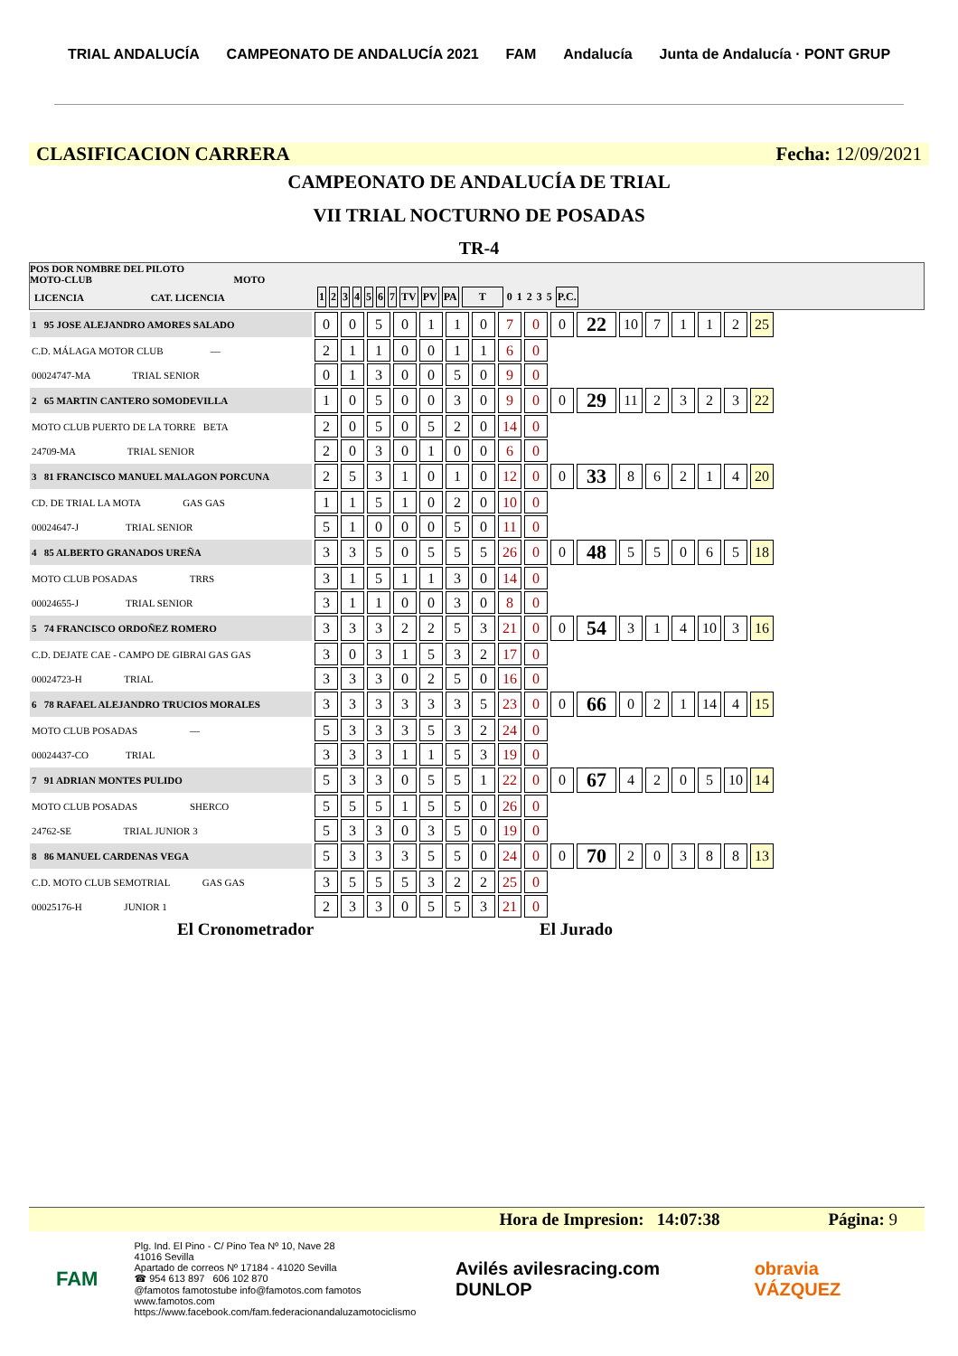TRIAL ANDALUCÍA CAMPEONATO DE ANDALUCÍA 2021 FAM Andalucía Junta de Andalucía · PONT GRUP
CLASIFICACION CARRERA Fecha: 12/09/2021
CAMPEONATO DE ANDALUCÍA DE TRIAL
VII TRIAL NOCTURNO DE POSADAS
TR-4
POS DOR NOMBRE DEL PILOTO
MOTO-CLUB MOTO
| LICENCIA CAT. LICENCIA | 1 | 2 | 3 | 4 | 5 | 6 | 7 | TV | PV | PA | T | 0 | 1 | 2 | 3 | 5 | P.C. |
| 1 95 JOSE ALEJANDRO AMORES SALADO | 0 | 0 | 5 | 0 | 1 | 1 | 0 | 7 | 0 | 0 | 22 | 10 | 7 | 1 | 1 | 2 | 25 |
| C.D. MÁLAGA MOTOR CLUB — | 2 | 1 | 1 | 0 | 0 | 1 | 1 | 6 | 0 | | | | | | | | |
| 00024747-MA TRIAL SENIOR | 0 | 1 | 3 | 0 | 0 | 5 | 0 | 9 | 0 | | | | | | | | |
| 2 65 MARTIN CANTERO SOMODEVILLA | 1 | 0 | 5 | 0 | 0 | 3 | 0 | 9 | 0 | 0 | 29 | 11 | 2 | 3 | 2 | 3 | 22 |
| MOTO CLUB PUERTO DE LA TORRE BETA | 2 | 0 | 5 | 0 | 5 | 2 | 0 | 14 | 0 | | | | | | | | |
| 24709-MA TRIAL SENIOR | 2 | 0 | 3 | 0 | 1 | 0 | 0 | 6 | 0 | | | | | | | | |
| 3 81 FRANCISCO MANUEL MALAGON PORCUNA | 2 | 5 | 3 | 1 | 0 | 1 | 0 | 12 | 0 | 0 | 33 | 8 | 6 | 2 | 1 | 4 | 20 |
| CD. DE TRIAL LA MOTA GAS GAS | 1 | 1 | 5 | 1 | 0 | 2 | 0 | 10 | 0 | | | | | | | | |
| 00024647-J TRIAL SENIOR | 5 | 1 | 0 | 0 | 0 | 5 | 0 | 11 | 0 | | | | | | | | |
| 4 85 ALBERTO GRANADOS UREÑA | 3 | 3 | 5 | 0 | 5 | 5 | 5 | 26 | 0 | 0 | 48 | 5 | 5 | 0 | 6 | 5 | 18 |
| MOTO CLUB POSADAS TRRS | 3 | 1 | 5 | 1 | 1 | 3 | 0 | 14 | 0 | | | | | | | | |
| 00024655-J TRIAL SENIOR | 3 | 1 | 1 | 0 | 0 | 3 | 0 | 8 | 0 | | | | | | | | |
| 5 74 FRANCISCO ORDOÑEZ ROMERO | 3 | 3 | 3 | 2 | 2 | 5 | 3 | 21 | 0 | 0 | 54 | 3 | 1 | 4 | 10 | 3 | 16 |
| C.D. DEJATE CAE - CAMPO DE GIBRAl GAS GAS | 3 | 0 | 3 | 1 | 5 | 3 | 2 | 17 | 0 | | | | | | | | |
| 00024723-H TRIAL | 3 | 3 | 3 | 0 | 2 | 5 | 0 | 16 | 0 | | | | | | | | |
| 6 78 RAFAEL ALEJANDRO TRUCIOS MORALES | 3 | 3 | 3 | 3 | 3 | 3 | 5 | 23 | 0 | 0 | 66 | 0 | 2 | 1 | 14 | 4 | 15 |
| MOTO CLUB POSADAS — | 5 | 3 | 3 | 3 | 5 | 3 | 2 | 24 | 0 | | | | | | | | |
| 00024437-CO TRIAL | 3 | 3 | 3 | 1 | 1 | 5 | 3 | 19 | 0 | | | | | | | | |
| 7 91 ADRIAN MONTES PULIDO | 5 | 3 | 3 | 0 | 5 | 5 | 1 | 22 | 0 | 0 | 67 | 4 | 2 | 0 | 5 | 10 | 14 |
| MOTO CLUB POSADAS SHERCO | 5 | 5 | 5 | 1 | 5 | 5 | 0 | 26 | 0 | | | | | | | | |
| 24762-SE TRIAL JUNIOR 3 | 5 | 3 | 3 | 0 | 3 | 5 | 0 | 19 | 0 | | | | | | | | |
| 8 86 MANUEL CARDENAS VEGA | 5 | 3 | 3 | 3 | 5 | 5 | 0 | 24 | 0 | 0 | 70 | 2 | 0 | 3 | 8 | 8 | 13 |
| C.D. MOTO CLUB SEMOTRIAL GAS GAS | 3 | 5 | 5 | 5 | 3 | 2 | 2 | 25 | 0 | | | | | | | | |
| 00025176-H JUNIOR 1 | 2 | 3 | 3 | 0 | 5 | 5 | 3 | 21 | 0 | | | | | | | | |
El Cronometrador El Jurado
Hora de Impresion: 14:07:38 Página: 9
FAM
Plg. Ind. El Pino - C/ Pino Tea Nº 10, Nave 28
41016 Sevilla
Apartado de correos Nº 17184 - 41020 Sevilla
☎ 954 613 897 606 102 870
@famotos famotostube info@famotos.com famotos www.famotos.com
https://www.facebook.com/fam.federacionandaluzamotociclismo
Avilés avilesracing.com DUNLOP obravia VÁZQUEZ